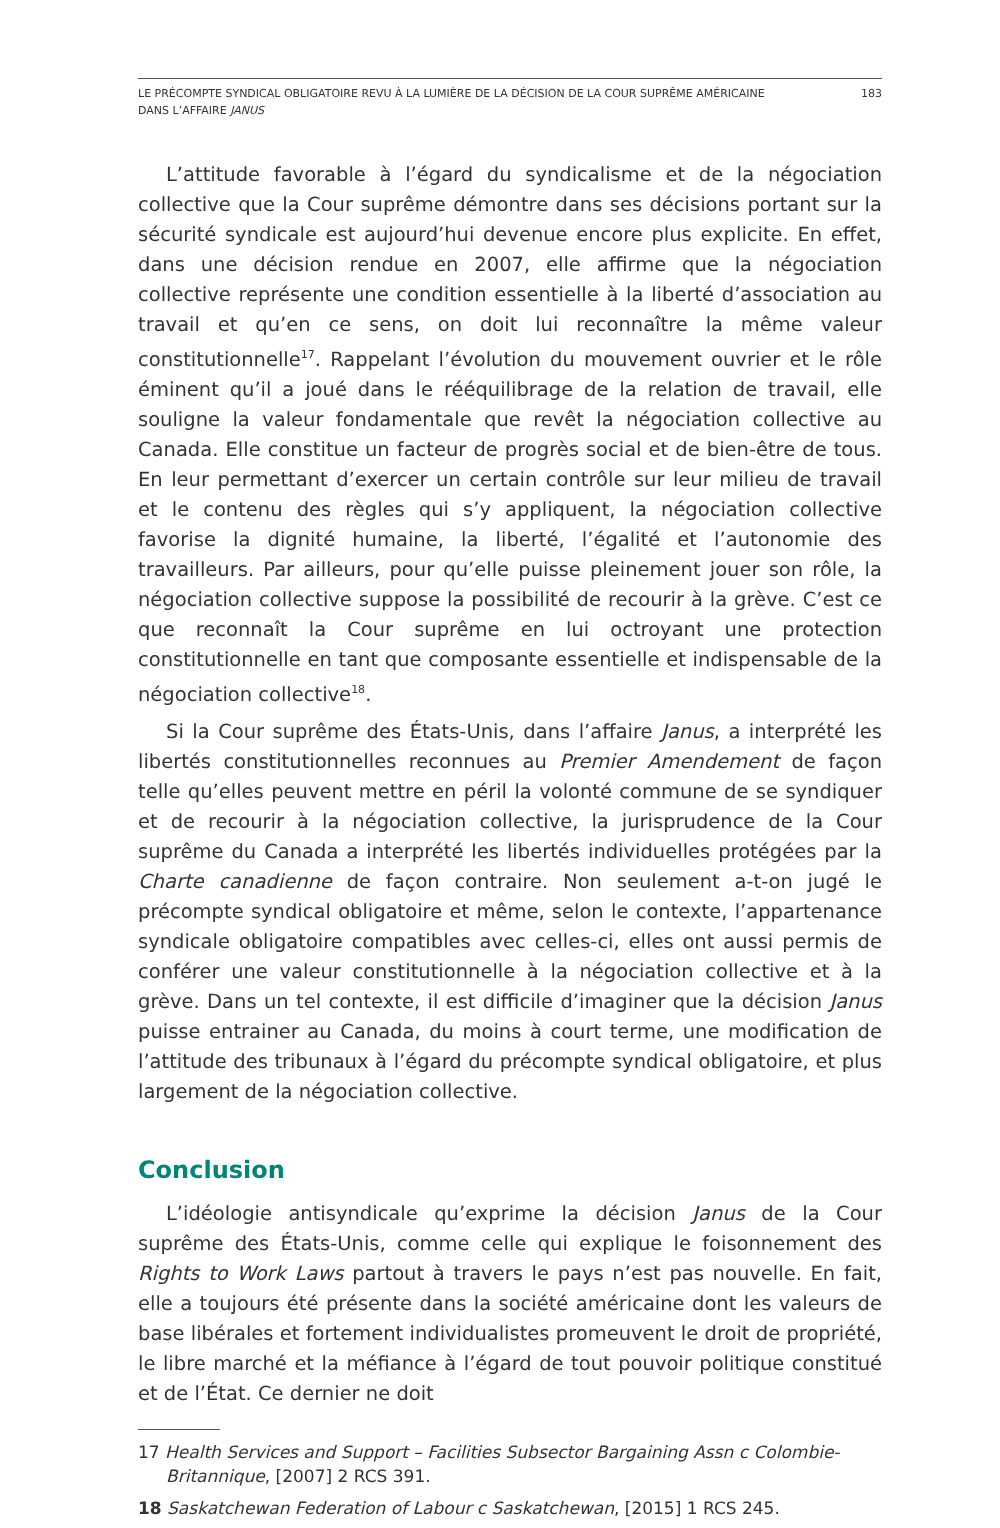LE PRÉCOMPTE SYNDICAL OBLIGATOIRE REVU À LA LUMIÈRE DE LA DÉCISION DE LA COUR SUPRÊME AMÉRICAINE
DANS L’AFFAIRE JANUS
183
L’attitude favorable à l’égard du syndicalisme et de la négociation collective que la Cour suprême démontre dans ses décisions portant sur la sécurité syndicale est aujourd’hui devenue encore plus explicite. En effet, dans une décision rendue en 2007, elle affirme que la négociation collective représente une condition essentielle à la liberté d’association au travail et qu’en ce sens, on doit lui reconnaître la même valeur constitutionnelle<sup>17</sup>. Rappelant l’évolution du mouvement ouvrier et le rôle éminent qu’il a joué dans le rééquilibrage de la relation de travail, elle souligne la valeur fondamentale que revêt la négociation collective au Canada. Elle constitue un facteur de progrès social et de bien-être de tous. En leur permettant d’exercer un certain contrôle sur leur milieu de travail et le contenu des règles qui s’y appliquent, la négociation collective favorise la dignité humaine, la liberté, l’égalité et l’autonomie des travailleurs. Par ailleurs, pour qu’elle puisse pleinement jouer son rôle, la négociation collective suppose la possibilité de recourir à la grève. C’est ce que reconnaît la Cour suprême en lui octroyant une protection constitutionnelle en tant que composante essentielle et indispensable de la négociation collective<sup>18</sup>.
Si la Cour suprême des États-Unis, dans l’affaire Janus, a interprété les libertés constitutionnelles reconnues au Premier Amendement de façon telle qu’elles peuvent mettre en péril la volonté commune de se syndiquer et de recourir à la négociation collective, la jurisprudence de la Cour suprême du Canada a interprété les libertés individuelles protégées par la Charte canadienne de façon contraire. Non seulement a-t-on jugé le précompte syndical obligatoire et même, selon le contexte, l’appartenance syndicale obligatoire compatibles avec celles-ci, elles ont aussi permis de conférer une valeur constitutionnelle à la négociation collective et à la grève. Dans un tel contexte, il est difficile d’imaginer que la décision Janus puisse entrainer au Canada, du moins à court terme, une modification de l’attitude des tribunaux à l’égard du précompte syndical obligatoire, et plus largement de la négociation collective.
Conclusion
L’idéologie antisyndicale qu’exprime la décision Janus de la Cour suprême des États-Unis, comme celle qui explique le foisonnement des Rights to Work Laws partout à travers le pays n’est pas nouvelle. En fait, elle a toujours été présente dans la société américaine dont les valeurs de base libérales et fortement individualistes promeuvent le droit de propriété, le libre marché et la méfiance à l’égard de tout pouvoir politique constitué et de l’État. Ce dernier ne doit
17 Health Services and Support – Facilities Subsector Bargaining Assn c Colombie-Britannique, [2007] 2 RCS 391.
18 Saskatchewan Federation of Labour c Saskatchewan, [2015] 1 RCS 245.